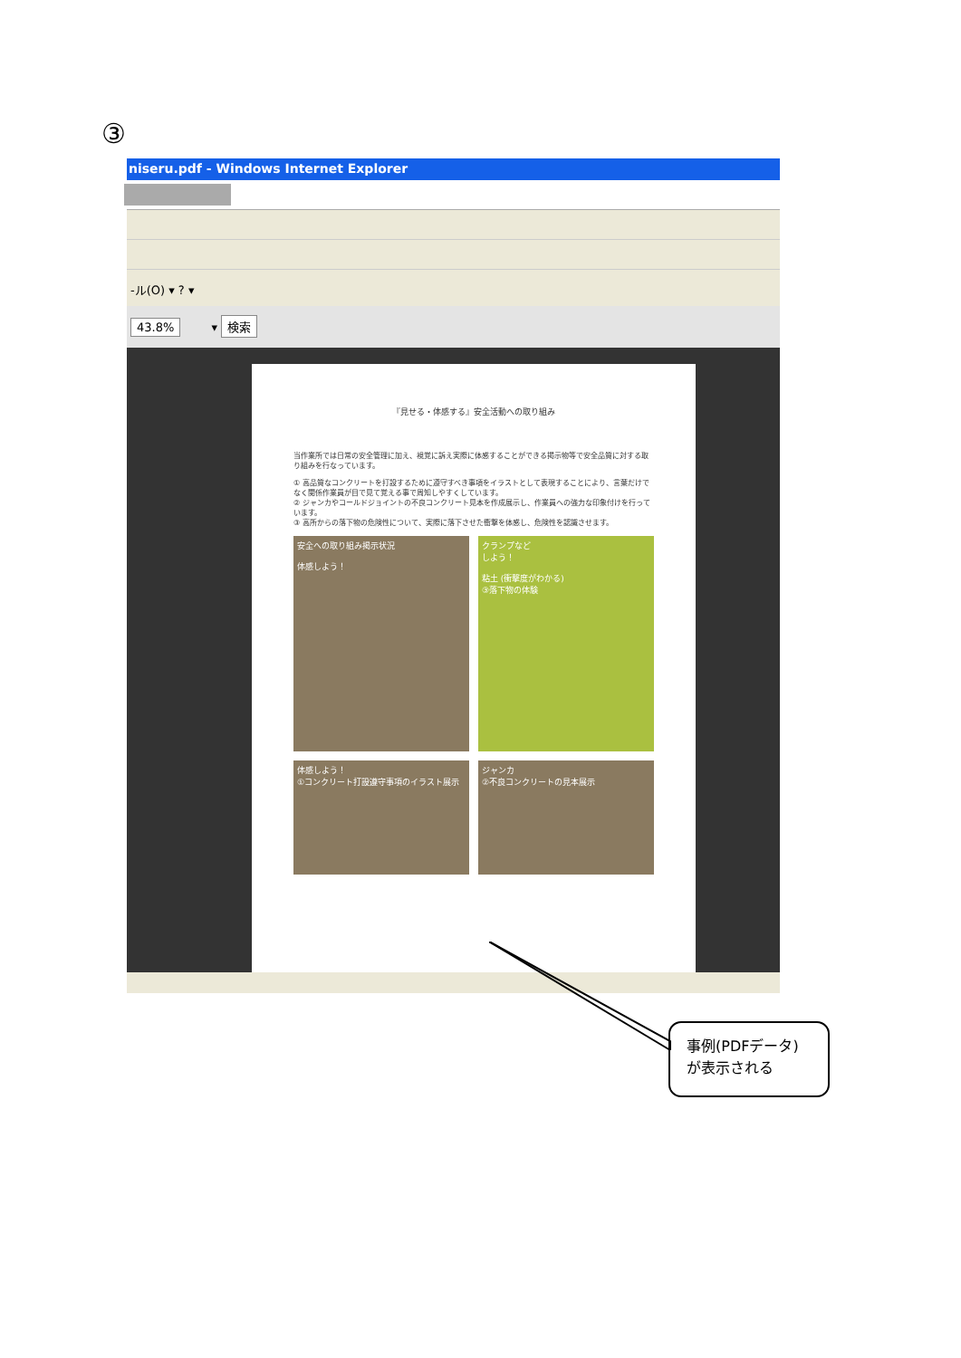③
niseru.pdf - Windows Internet Explorer
-ル(O) ▾ ? ▾
43.8% ▾ 検索
『見せる・体感する』安全活動への取り組み
当作業所では日常の安全管理に加え、視覚に訴え実際に体感することができる掲示物等で安全品質に対する取り組みを行なっています。
① 高品質なコンクリートを打設するために遵守すべき事項をイラストとして表現することにより、言葉だけでなく関係作業員が目で見て覚える事で周知しやすくしています。
② ジャンカやコールドジョイントの不良コンクリート見本を作成展示し、作業員への強力な印象付けを行っています。
③ 高所からの落下物の危険性について、実際に落下させた衝撃を体感し、危険性を認識させます。
安全への取り組み掲示状況
体感しよう！
クランプなど
しよう！
粘土 (衝撃度がわかる)
③落下物の体験
体感しよう！
①コンクリート打設遵守事項のイラスト展示
ジャンカ
②不良コンクリートの見本展示
事例(PDFデータ)
が表示される